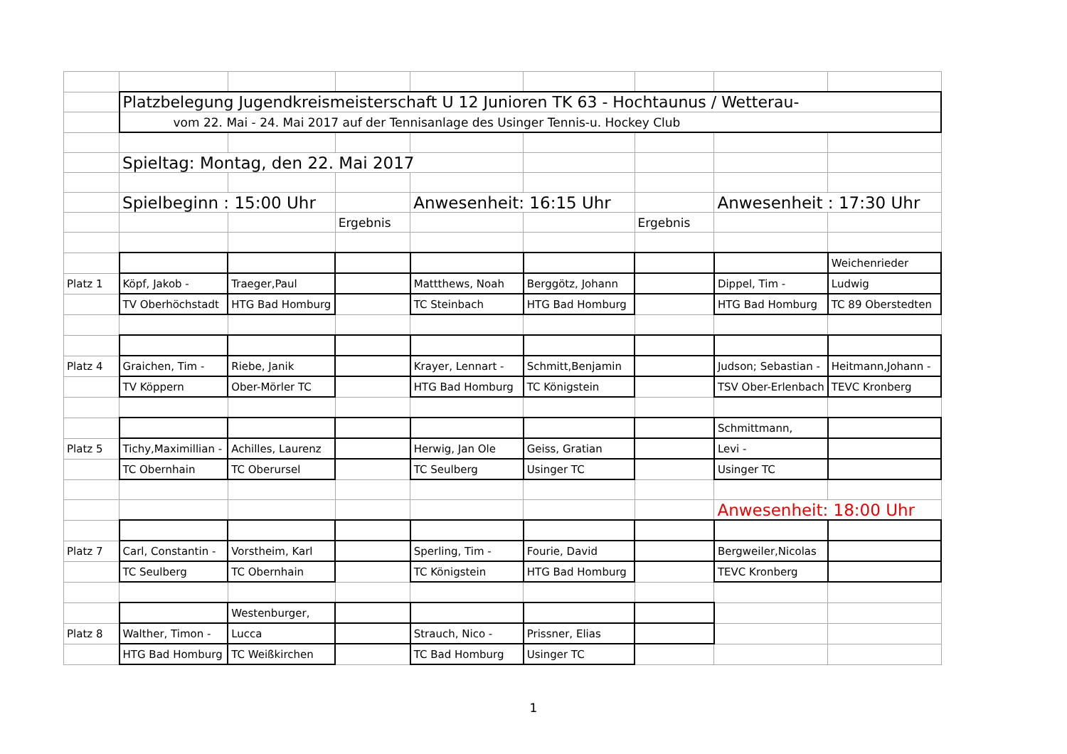| | Platzbelegung Jugendkreismeisterschaft U 12 Junioren TK 63 - Hochtaunus / Wetterau- | | | | | | | |
| | vom 22. Mai - 24. Mai 2017 auf der Tennisanlage des Usinger Tennis-u. Hockey Club | | | | | | | |
| | Spieltag: Montag, den 22. Mai 2017 | | | | | | | |
| | Spielbeginn : 15:00 Uhr | | | Anwesenheit: 16:15 Uhr | | | Anwesenheit : 17:30 Uhr | |
| | | | Ergebnis | | | Ergebnis | | |
| | | | | | | | | Weichenrieder |
| Platz 1 | Köpf, Jakob - | Traeger,Paul | | Mattthews, Noah | Berggötz, Johann | | Dippel, Tim - | Ludwig |
| | TV Oberhöchstadt | HTG Bad Homburg | | TC Steinbach | HTG Bad Homburg | | HTG Bad Homburg | TC 89 Oberstedten |
| Platz 4 | Graichen, Tim - | Riebe, Janik | | Krayer, Lennart - | Schmitt,Benjamin | | Judson; Sebastian - | Heitmann,Johann - |
| | TV Köppern | Ober-Mörler TC | | HTG Bad Homburg | TC Königstein | | TSV Ober-Erlenbach | TEVC Kronberg |
| | | | | | | | Schmittmann, | |
| Platz 5 | Tichy,Maximillian - | Achilles, Laurenz | | Herwig, Jan Ole | Geiss, Gratian | | Levi - | |
| | TC Obernhain | TC Oberursel | | TC Seulberg | Usinger TC | | Usinger TC | |
| | | | | | | | Anwesenheit: 18:00 Uhr | |
| Platz 7 | Carl, Constantin - | Vorstheim, Karl | | Sperling, Tim - | Fourie, David | | Bergweiler,Nicolas | |
| | TC Seulberg | TC Obernhain | | TC Königstein | HTG Bad Homburg | | TEVC Kronberg | |
| | | Westenburger, | | | | | | |
| Platz 8 | Walther, Timon - | Lucca | | Strauch, Nico - | Prissner, Elias | | | |
| | HTG Bad Homburg | TC Weißkirchen | | TC Bad Homburg | Usinger TC | | | |
1